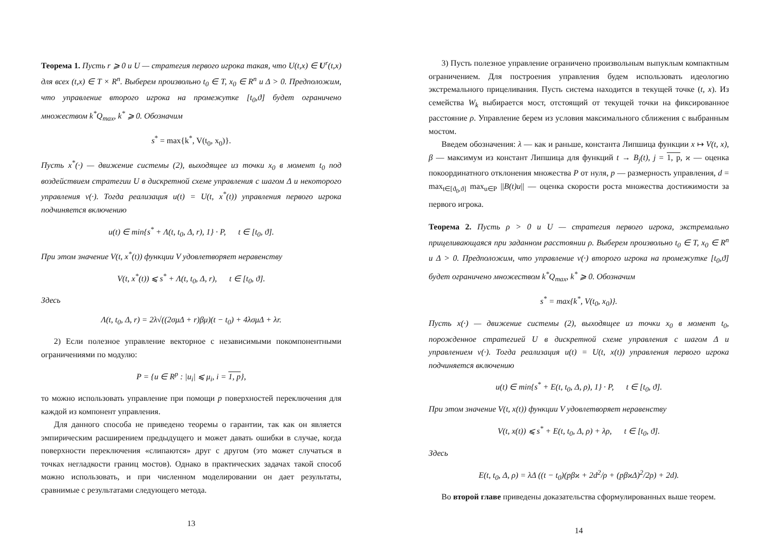Теорема 1. Пусть r ⩾ 0 и U — стратегия первого игрока такая, что U(t,x) ∈ U<sup>r</sup>(t,x) для всех (t,x) ∈ T × R<sup>n</sup>. Выберем произвольно t<sub>0</sub> ∈ T, x<sub>0</sub> ∈ R<sup>n</sup> и Δ > 0. Предположим, что управление второго игрока на промежутке [t<sub>0</sub>,ϑ] будет ограничено множеством k<sup>*</sup>Q<sub>max</sub>, k<sup>*</sup> ⩾ 0. Обозначим
s<sup>*</sup> = max{k<sup>*</sup>, V(t<sub>0</sub>, x<sub>0</sub>)}.
Пусть x<sup>*</sup>(·) — движение системы (2), выходящее из точки x<sub>0</sub> в момент t<sub>0</sub> под воздействием стратегии U в дискретной схеме управления с шагом Δ и некоторого управления v(·). Тогда реализация u(t) = U(t, x<sup>*</sup>(t)) управления первого игрока подчиняется включению
u(t) ∈ min{s<sup>*</sup> + Λ(t, t<sub>0</sub>, Δ, r), 1} · P, t ∈ [t<sub>0</sub>, ϑ].
При этом значение V(t, x<sup>*</sup>(t)) функции V удовлетворяет неравенству
V(t, x<sup>*</sup>(t)) ⩽ s<sup>*</sup> + Λ(t, t<sub>0</sub>, Δ, r), t ∈ [t<sub>0</sub>, ϑ].
Здесь
Λ(t, t<sub>0</sub>, Δ, r) = 2λ√((2σμΔ + r)βμ)(t − t<sub>0</sub>) + 4λσμΔ + λr.
2) Если полезное управление векторное с независимыми покомпонентными ограничениями по модулю:
P = {u ∈ R<sup>p</sup> : |u<sub>i</sub>| ⩽ μ<sub>i</sub>, i = 1, p},
то можно использовать управление при помощи p поверхностей переключения для каждой из компонент управления.
Для данного способа не приведено теоремы о гарантии, так как он является эмпирическим расширением предыдущего и может давать ошибки в случае, когда поверхности переключения «слипаются» друг с другом (это может случаться в точках негладкости границ мостов). Однако в практических задачах такой способ можно использовать, и при численном моделировании он дает результаты, сравнимые с результатами следующего метода.
13
3) Пусть полезное управление ограничено произвольным выпуклым компактным ограничением. Для построения управления будем использовать идеологию экстремального прицеливания. Пусть система находится в текущей точке (t, x). Из семейства W<sub>k</sub> выбирается мост, отстоящий от текущей точки на фиксированное расстояние ρ. Управление берем из условия максимального сближения с выбранным мостом.
Введем обозначения: λ — как и раньше, константа Липшица функции x ↦ V(t, x), β — максимум из констант Липшица для функций t → B<sub>j</sub>(t), j = 1, p, ϰ — оценка покоординатного отклонения множества P от нуля, p — размерность управления, d = max<sub>t∈[ϑ<sub>0</sub>,ϑ]</sub> max<sub>u∈P</sub> ||B(t)u|| — оценка скорости роста множества достижимости за первого игрока.
Теорема 2. Пусть ρ > 0 и U — стратегия первого игрока, экстремально прицеливающаяся при заданном расстоянии ρ. Выберем произвольно t<sub>0</sub> ∈ T, x<sub>0</sub> ∈ R<sup>n</sup> и Δ > 0. Предположим, что управление v(·) второго игрока на промежутке [t<sub>0</sub>,ϑ] будет ограничено множеством k<sup>*</sup>Q<sub>max</sub>, k<sup>*</sup> ⩾ 0. Обозначим
s<sup>*</sup> = max{k<sup>*</sup>, V(t<sub>0</sub>, x<sub>0</sub>)}.
Пусть x(·) — движение системы (2), выходящее из точки x<sub>0</sub> в момент t<sub>0</sub>, порожденное стратегией U в дискретной схеме управления с шагом Δ и управлением v(·). Тогда реализация u(t) = U(t, x(t)) управления первого игрока подчиняется включению
u(t) ∈ min{s<sup>*</sup> + E(t, t<sub>0</sub>, Δ, ρ), 1} · P, t ∈ [t<sub>0</sub>, ϑ].
При этом значение V(t, x(t)) функции V удовлетворяет неравенству
V(t, x(t)) ⩽ s<sup>*</sup> + E(t, t<sub>0</sub>, Δ, ρ) + λρ, t ∈ [t<sub>0</sub>, ϑ].
Здесь
E(t, t<sub>0</sub>, Δ, ρ) = λΔ ((t − t<sub>0</sub>)(pβϰ + 2d<sup>2</sup>/ρ + (pβϰΔ)<sup>2</sup>/2ρ) + 2d).
Во второй главе приведены доказательства сформулированных выше теорем.
14